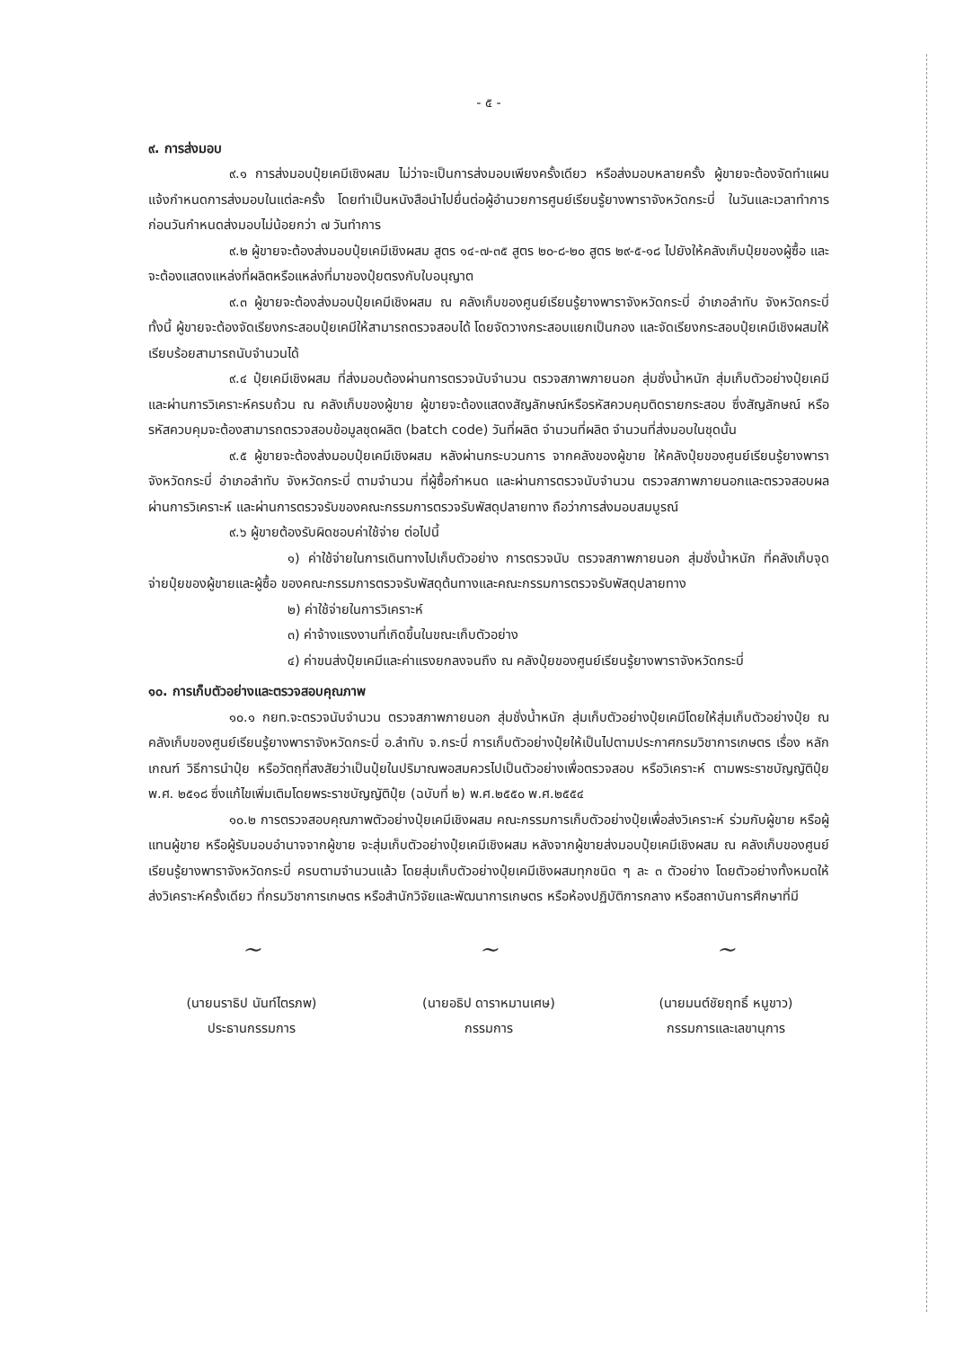- ๕ -
๙. การส่งมอบ
๙.๑ การส่งมอบปุ๋ยเคมีเชิงผสม ไม่ว่าจะเป็นการส่งมอบเพียงครั้งเดียว หรือส่งมอบหลายครั้ง ผู้ขายจะต้องจัดทำแผนแจ้งกำหนดการส่งมอบในแต่ละครั้ง โดยทำเป็นหนังสือนำไปยื่นต่อผู้อำนวยการศูนย์เรียนรู้ยางพาราจังหวัดกระบี่ ในวันและเวลาทำการ ก่อนวันกำหนดส่งมอบไม่น้อยกว่า ๗ วันทำการ
๙.๒ ผู้ขายจะต้องส่งมอบปุ๋ยเคมีเชิงผสม สูตร ๑๔-๗-๓๕ สูตร ๒๐-๘-๒๐ สูตร ๒๙-๕-๑๘ ไปยังให้คลังเก็บปุ๋ยของผู้ซื้อ และจะต้องแสดงแหล่งที่ผลิตหรือแหล่งที่มาของปุ๋ยตรงกับใบอนุญาต
๙.๓ ผู้ขายจะต้องส่งมอบปุ๋ยเคมีเชิงผสม ณ คลังเก็บของศูนย์เรียนรู้ยางพาราจังหวัดกระบี่ อำเภอลำทับ จังหวัดกระบี่ ทั้งนี้ ผู้ขายจะต้องจัดเรียงกระสอบปุ๋ยเคมีให้สามารถตรวจสอบได้ โดยจัดวางกระสอบแยกเป็นกอง และจัดเรียงกระสอบปุ๋ยเคมีเชิงผสมให้เรียบร้อยสามารถนับจำนวนได้
๙.๔ ปุ๋ยเคมีเชิงผสม ที่ส่งมอบต้องผ่านการตรวจนับจำนวน ตรวจสภาพภายนอก สุ่มชั่งน้ำหนัก สุ่มเก็บตัวอย่างปุ๋ยเคมีและผ่านการวิเคราะห์ครบถ้วน ณ คลังเก็บของผู้ขาย ผู้ขายจะต้องแสดงสัญลักษณ์หรือรหัสควบคุมติดรายกระสอบ ซึ่งสัญลักษณ์ หรือ รหัสควบคุมจะต้องสามารถตรวจสอบข้อมูลชุดผลิต (batch code) วันที่ผลิต จำนวนที่ผลิต จำนวนที่ส่งมอบในชุดนั้น
๙.๕ ผู้ขายจะต้องส่งมอบปุ๋ยเคมีเชิงผสม หลังผ่านกระบวนการ จากคลังของผู้ขาย ให้คลังปุ๋ยของศูนย์เรียนรู้ยางพาราจังหวัดกระบี่ อำเภอลำทับ จังหวัดกระบี่ ตามจำนวน ที่ผู้ซื้อกำหนด และผ่านการตรวจนับจำนวน ตรวจสภาพภายนอกและตรวจสอบผลผ่านการวิเคราะห์ และผ่านการตรวจรับของคณะกรรมการตรวจรับพัสดุปลายทาง ถือว่าการส่งมอบสมบูรณ์
๙.๖ ผู้ขายต้องรับผิดชอบค่าใช้จ่าย ต่อไปนี้
๑) ค่าใช้จ่ายในการเดินทางไปเก็บตัวอย่าง การตรวจนับ ตรวจสภาพภายนอก สุ่มชั่งน้ำหนัก ที่คลังเก็บจุดจ่ายปุ๋ยของผู้ขายและผู้ซื้อ ของคณะกรรมการตรวจรับพัสดุต้นทางและคณะกรรมการตรวจรับพัสดุปลายทาง
๒) ค่าใช้จ่ายในการวิเคราะห์
๓) ค่าจ้างแรงงานที่เกิดขึ้นในขณะเก็บตัวอย่าง
๔) ค่าขนส่งปุ๋ยเคมีและค่าแรงยกลงจนถึง ณ คลังปุ๋ยของศูนย์เรียนรู้ยางพาราจังหวัดกระบี่
๑๐. การเก็บตัวอย่างและตรวจสอบคุณภาพ
๑๐.๑ กยท.จะตรวจนับจำนวน ตรวจสภาพภายนอก สุ่มชั่งน้ำหนัก สุ่มเก็บตัวอย่างปุ๋ยเคมีโดยให้สุ่มเก็บตัวอย่างปุ๋ย ณ คลังเก็บของศูนย์เรียนรู้ยางพาราจังหวัดกระบี่ อ.ลำทับ จ.กระบี่ การเก็บตัวอย่างปุ๋ยให้เป็นไปตามประกาศกรมวิชาการเกษตร เรื่อง หลักเกณฑ์ วิธีการนำปุ๋ย หรือวัตถุที่สงสัยว่าเป็นปุ๋ยในปริมาณพอสมควรไปเป็นตัวอย่างเพื่อตรวจสอบ หรือวิเคราะห์ ตามพระราชบัญญัติปุ๋ย พ.ศ. ๒๕๑๘ ซึ่งแก้ไขเพิ่มเติมโดยพระราชบัญญัติปุ๋ย (ฉบับที่ ๒) พ.ศ.๒๕๕๐ พ.ศ.๒๕๕๔
๑๐.๒ การตรวจสอบคุณภาพตัวอย่างปุ๋ยเคมีเชิงผสม คณะกรรมการเก็บตัวอย่างปุ๋ยเพื่อส่งวิเคราะห์ ร่วมกับผู้ขาย หรือผู้แทนผู้ขาย หรือผู้รับมอบอำนาจจากผู้ขาย จะสุ่มเก็บตัวอย่างปุ๋ยเคมีเชิงผสม หลังจากผู้ขายส่งมอบปุ๋ยเคมีเชิงผสม ณ คลังเก็บของศูนย์เรียนรู้ยางพาราจังหวัดกระบี่ ครบตามจำนวนแล้ว โดยสุ่มเก็บตัวอย่างปุ๋ยเคมีเชิงผสมทุกชนิด ๆ ละ ๓ ตัวอย่าง โดยตัวอย่างทั้งหมดให้ส่งวิเคราะห์ครั้งเดียว ที่กรมวิชาการเกษตร หรือสำนักวิจัยและพัฒนาการเกษตร หรือห้องปฏิบัติการกลาง หรือสถาบันการศึกษาที่มี
~
(นายนราธิป นันท์ไตรภพ)
ประธานกรรมการ
~
(นายอธิป ดาราหมานเศษ)
กรรมการ
~
(นายมนต์ชัยฤทธิ์ หนูขาว)
กรรมการและเลขานุการ